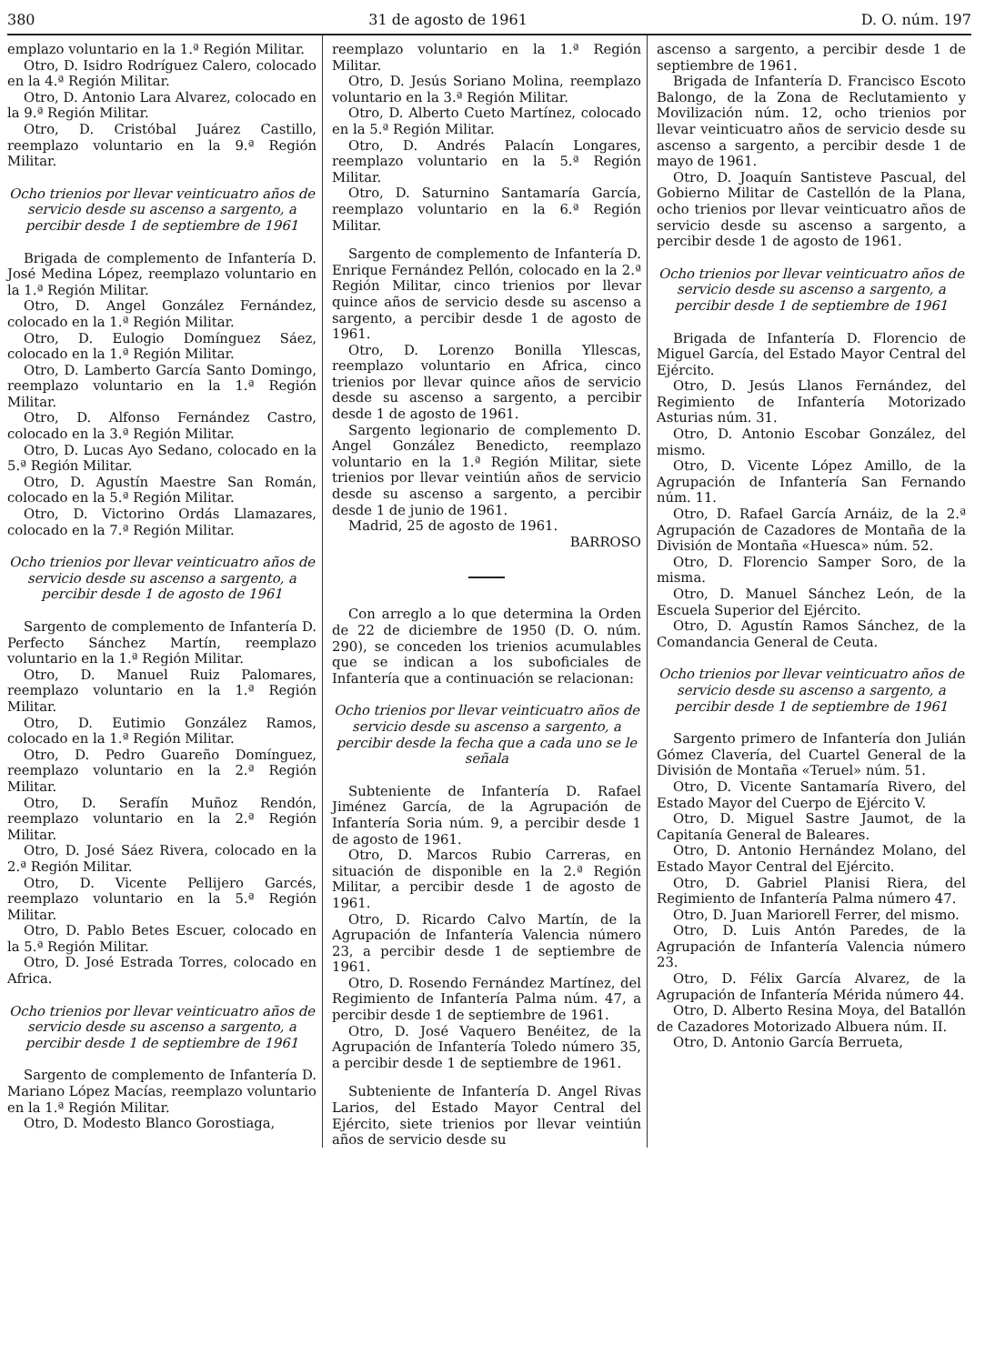380 31 de agosto de 1961 D. O. núm. 197
emplazo voluntario en la 1.ª Región Militar.
Otro, D. Isidro Rodríguez Calero, colocado en la 4.ª Región Militar.
Otro, D. Antonio Lara Alvarez, colocado en la 9.ª Región Militar.
Otro, D. Cristóbal Juárez Castillo, reemplazo voluntario en la 9.ª Región Militar.
Ocho trienios por llevar veinticuatro años de servicio desde su ascenso a sargento, a percibir desde 1 de septiembre de 1961
Brigada de complemento de Infantería D. José Medina López, reemplazo voluntario en la 1.ª Región Militar.
Otro, D. Angel González Fernández, colocado en la 1.ª Región Militar.
Otro, D. Eulogio Domínguez Sáez, colocado en la 1.ª Región Militar.
Otro, D. Lamberto García Santo Domingo, reemplazo voluntario en la 1.ª Región Militar.
Otro, D. Alfonso Fernández Castro, colocado en la 3.ª Región Militar.
Otro, D. Lucas Ayo Sedano, colocado en la 5.ª Región Militar.
Otro, D. Agustín Maestre San Román, colocado en la 5.ª Región Militar.
Otro, D. Victorino Ordás Llamazares, colocado en la 7.ª Región Militar.
Ocho trienios por llevar veinticuatro años de servicio desde su ascenso a sargento, a percibir desde 1 de agosto de 1961
Sargento de complemento de Infantería D. Perfecto Sánchez Martín, reemplazo voluntario en la 1.ª Región Militar.
Otro, D. Manuel Ruiz Palomares, reemplazo voluntario en la 1.ª Región Militar.
Otro, D. Eutimio González Ramos, colocado en la 1.ª Región Militar.
Otro, D. Pedro Guareño Domínguez, reemplazo voluntario en la 2.ª Región Militar.
Otro, D. Serafín Muñoz Rendón, reemplazo voluntario en la 2.ª Región Militar.
Otro, D. José Sáez Rivera, colocado en la 2.ª Región Militar.
Otro, D. Vicente Pellijero Garcés, reemplazo voluntario en la 5.ª Región Militar.
Otro, D. Pablo Betes Escuer, colocado en la 5.ª Región Militar.
Otro, D. José Estrada Torres, colocado en Africa.
Ocho trienios por llevar veinticuatro años de servicio desde su ascenso a sargento, a percibir desde 1 de septiembre de 1961
Sargento de complemento de Infantería D. Mariano López Macías, reemplazo voluntario en la 1.ª Región Militar.
Otro, D. Modesto Blanco Gorostiaga,
reemplazo voluntario en la 1.ª Región Militar.
Otro, D. Jesús Soriano Molina, reemplazo voluntario en la 3.ª Región Militar.
Otro, D. Alberto Cueto Martínez, colocado en la 5.ª Región Militar.
Otro, D. Andrés Palacín Longares, reemplazo voluntario en la 5.ª Región Militar.
Otro, D. Saturnino Santamaría García, reemplazo voluntario en la 6.ª Región Militar.
Sargento de complemento de Infantería D. Enrique Fernández Pellón, colocado en la 2.ª Región Militar, cinco trienios por llevar quince años de servicio desde su ascenso a sargento, a percibir desde 1 de agosto de 1961.
Otro, D. Lorenzo Bonilla Yllescas, reemplazo voluntario en Africa, cinco trienios por llevar quince años de servicio desde su ascenso a sargento, a percibir desde 1 de agosto de 1961.
Sargento legionario de complemento D. Angel González Benedicto, reemplazo voluntario en la 1.ª Región Militar, siete trienios por llevar veintiún años de servicio desde su ascenso a sargento, a percibir desde 1 de junio de 1961.
Madrid, 25 de agosto de 1961.
BARROSO
Con arreglo a lo que determina la Orden de 22 de diciembre de 1950 (D. O. núm. 290), se conceden los trienios acumulables que se indican a los suboficiales de Infantería que a continuación se relacionan:
Ocho trienios por llevar veinticuatro años de servicio desde su ascenso a sargento, a percibir desde la fecha que a cada uno se le señala
Subteniente de Infantería D. Rafael Jiménez García, de la Agrupación de Infantería Soria núm. 9, a percibir desde 1 de agosto de 1961.
Otro, D. Marcos Rubio Carreras, en situación de disponible en la 2.ª Región Militar, a percibir desde 1 de agosto de 1961.
Otro, D. Ricardo Calvo Martín, de la Agrupación de Infantería Valencia número 23, a percibir desde 1 de septiembre de 1961.
Otro, D. Rosendo Fernández Martínez, del Regimiento de Infantería Palma núm. 47, a percibir desde 1 de septiembre de 1961.
Otro, D. José Vaquero Benéitez, de la Agrupación de Infantería Toledo número 35, a percibir desde 1 de septiembre de 1961.
Subteniente de Infantería D. Angel Rivas Larios, del Estado Mayor Central del Ejército, siete trienios por llevar veintiún años de servicio desde su
ascenso a sargento, a percibir desde 1 de septiembre de 1961.
Brigada de Infantería D. Francisco Escoto Balongo, de la Zona de Reclutamiento y Movilización núm. 12, ocho trienios por llevar veinticuatro años de servicio desde su ascenso a sargento, a percibir desde 1 de mayo de 1961.
Otro, D. Joaquín Santisteve Pascual, del Gobierno Militar de Castellón de la Plana, ocho trienios por llevar veinticuatro años de servicio desde su ascenso a sargento, a percibir desde 1 de agosto de 1961.
Ocho trienios por llevar veinticuatro años de servicio desde su ascenso a sargento, a percibir desde 1 de septiembre de 1961
Brigada de Infantería D. Florencio de Miguel García, del Estado Mayor Central del Ejército.
Otro, D. Jesús Llanos Fernández, del Regimiento de Infantería Motorizado Asturias núm. 31.
Otro, D. Antonio Escobar González, del mismo.
Otro, D. Vicente López Amillo, de la Agrupación de Infantería San Fernando núm. 11.
Otro, D. Rafael García Arnáiz, de la 2.ª Agrupación de Cazadores de Montaña de la División de Montaña «Huesca» núm. 52.
Otro, D. Florencio Samper Soro, de la misma.
Otro, D. Manuel Sánchez León, de la Escuela Superior del Ejército.
Otro, D. Agustín Ramos Sánchez, de la Comandancia General de Ceuta.
Ocho trienios por llevar veinticuatro años de servicio desde su ascenso a sargento, a percibir desde 1 de septiembre de 1961
Sargento primero de Infantería don Julián Gómez Clavería, del Cuartel General de la División de Montaña «Teruel» núm. 51.
Otro, D. Vicente Santamaría Rivero, del Estado Mayor del Cuerpo de Ejército V.
Otro, D. Miguel Sastre Jaumot, de la Capitanía General de Baleares.
Otro, D. Antonio Hernández Molano, del Estado Mayor Central del Ejército.
Otro, D. Gabriel Planisi Riera, del Regimiento de Infantería Palma número 47.
Otro, D. Juan Mariorell Ferrer, del mismo.
Otro, D. Luis Antón Paredes, de la Agrupación de Infantería Valencia número 23.
Otro, D. Félix García Alvarez, de la Agrupación de Infantería Mérida número 44.
Otro, D. Alberto Resina Moya, del Batallón de Cazadores Motorizado Albuera núm. II.
Otro, D. Antonio García Berrueta,